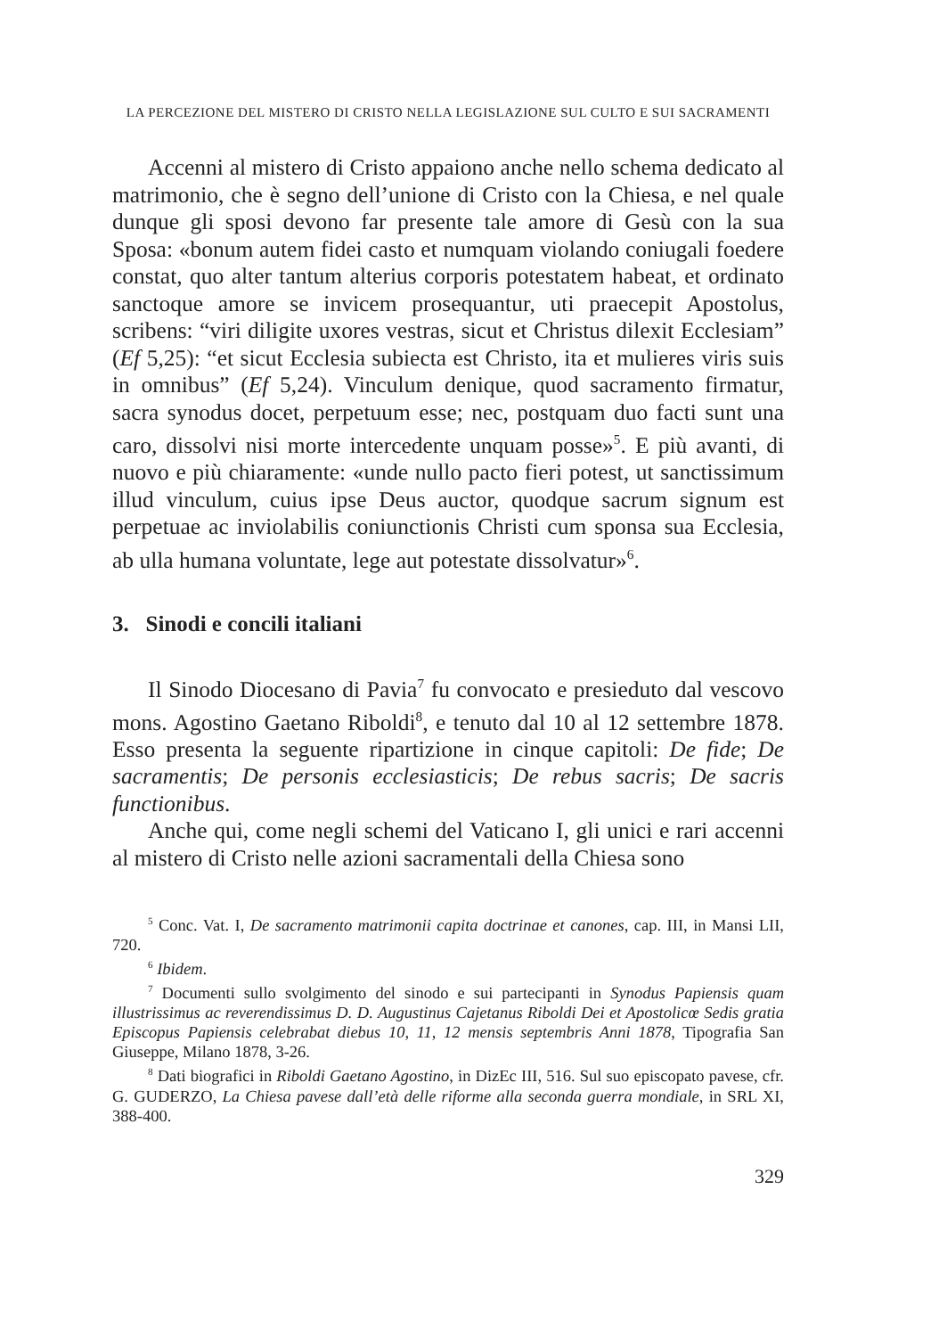LA PERCEZIONE DEL MISTERO DI CRISTO NELLA LEGISLAZIONE SUL CULTO E SUI SACRAMENTI
Accenni al mistero di Cristo appaiono anche nello schema dedicato al matrimonio, che è segno dell’unione di Cristo con la Chiesa, e nel quale dunque gli sposi devono far presente tale amore di Gesù con la sua Sposa: «bonum autem fidei casto et numquam violando coniugali foedere constat, quo alter tantum alterius corporis potestatem habeat, et ordinato sanctoque amore se invicem prosequantur, uti praecepit Apostolus, scribens: “viri diligite uxores vestras, sicut et Christus dilexit Ecclesiam” (Ef 5,25): “et sicut Ecclesia subiecta est Christo, ita et mulieres viris suis in omnibus” (Ef 5,24). Vinculum denique, quod sacramento firmatur, sacra synodus docet, perpetuum esse; nec, postquam duo facti sunt una caro, dissolvi nisi morte intercedente unquam posse»<sup>5</sup>. E più avanti, di nuovo e più chiaramente: «unde nullo pacto fieri potest, ut sanctissimum illud vinculum, cuius ipse Deus auctor, quodque sacrum signum est perpetuae ac inviolabilis coniunctionis Christi cum sponsa sua Ecclesia, ab ulla humana voluntate, lege aut potestate dissolvatur»<sup>6</sup>.
3. Sinodi e concili italiani
Il Sinodo Diocesano di Pavia<sup>7</sup> fu convocato e presieduto dal vescovo mons. Agostino Gaetano Riboldi<sup>8</sup>, e tenuto dal 10 al 12 settembre 1878. Esso presenta la seguente ripartizione in cinque capitoli: De fide; De sacramentis; De personis ecclesiasticis; De rebus sacris; De sacris functionibus.
Anche qui, come negli schemi del Vaticano I, gli unici e rari accenni al mistero di Cristo nelle azioni sacramentali della Chiesa sono
<sup>5</sup> Conc. Vat. I, De sacramento matrimonii capita doctrinae et canones, cap. III, in Mansi LII, 720.
<sup>6</sup> Ibidem.
<sup>7</sup> Documenti sullo svolgimento del sinodo e sui partecipanti in Synodus Papiensis quam illustrissimus ac reverendissimus D. D. Augustinus Cajetanus Riboldi Dei et Apostolicœ Sedis gratia Episcopus Papiensis celebrabat diebus 10, 11, 12 mensis septembris Anni 1878, Tipografia San Giuseppe, Milano 1878, 3-26.
<sup>8</sup> Dati biografici in Riboldi Gaetano Agostino, in DizEc III, 516. Sul suo episcopato pavese, cfr. G. GUDERZO, La Chiesa pavese dall’età delle riforme alla seconda guerra mondiale, in SRL XI, 388-400.
329